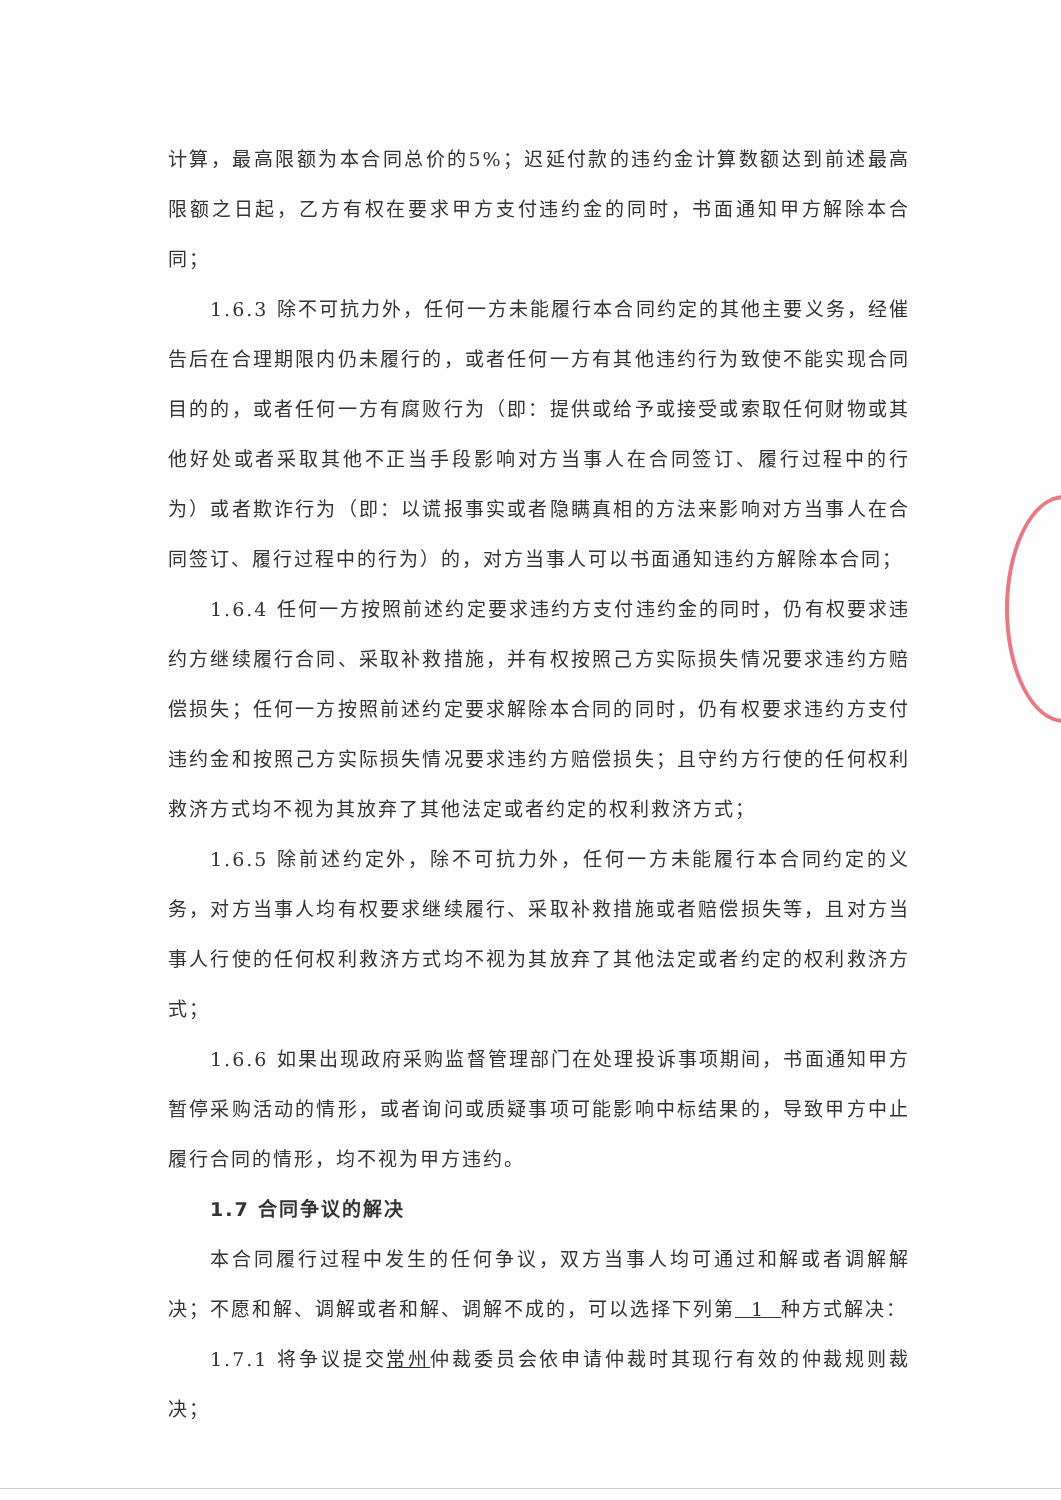计算，最高限额为本合同总价的5%；迟延付款的违约金计算数额达到前述最高限额之日起，乙方有权在要求甲方支付违约金的同时，书面通知甲方解除本合同；
1.6.3 除不可抗力外，任何一方未能履行本合同约定的其他主要义务，经催告后在合理期限内仍未履行的，或者任何一方有其他违约行为致使不能实现合同目的的，或者任何一方有腐败行为（即：提供或给予或接受或索取任何财物或其他好处或者采取其他不正当手段影响对方当事人在合同签订、履行过程中的行为）或者欺诈行为（即：以谎报事实或者隐瞒真相的方法来影响对方当事人在合同签订、履行过程中的行为）的，对方当事人可以书面通知违约方解除本合同；
1.6.4 任何一方按照前述约定要求违约方支付违约金的同时，仍有权要求违约方继续履行合同、采取补救措施，并有权按照己方实际损失情况要求违约方赔偿损失；任何一方按照前述约定要求解除本合同的同时，仍有权要求违约方支付违约金和按照己方实际损失情况要求违约方赔偿损失；且守约方行使的任何权利救济方式均不视为其放弃了其他法定或者约定的权利救济方式；
1.6.5 除前述约定外，除不可抗力外，任何一方未能履行本合同约定的义务，对方当事人均有权要求继续履行、采取补救措施或者赔偿损失等，且对方当事人行使的任何权利救济方式均不视为其放弃了其他法定或者约定的权利救济方式；
1.6.6 如果出现政府采购监督管理部门在处理投诉事项期间，书面通知甲方暂停采购活动的情形，或者询问或质疑事项可能影响中标结果的，导致甲方中止履行合同的情形，均不视为甲方违约。
1.7 合同争议的解决
本合同履行过程中发生的任何争议，双方当事人均可通过和解或者调解解决；不愿和解、调解或者和解、调解不成的，可以选择下列第 1 种方式解决：
1.7.1 将争议提交常州仲裁委员会依申请仲裁时其现行有效的仲裁规则裁决；